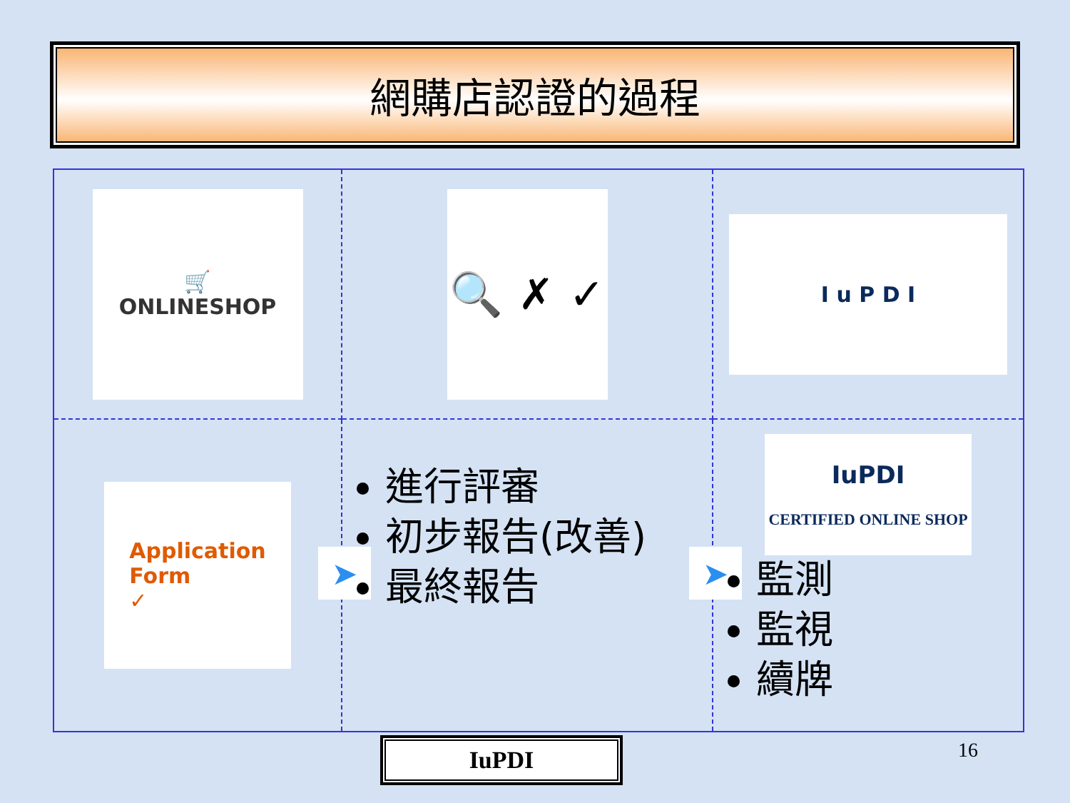網購店認證的過程
🛒
ONLINESHOP
🔍 ✗ ✓
I u P D I
Application
Form
✓
➤
進行評審
初步報告(改善)
最終報告
➤
IuPDI
CERTIFIED ONLINE SHOP
監測
監視
續牌
IuPDI 16